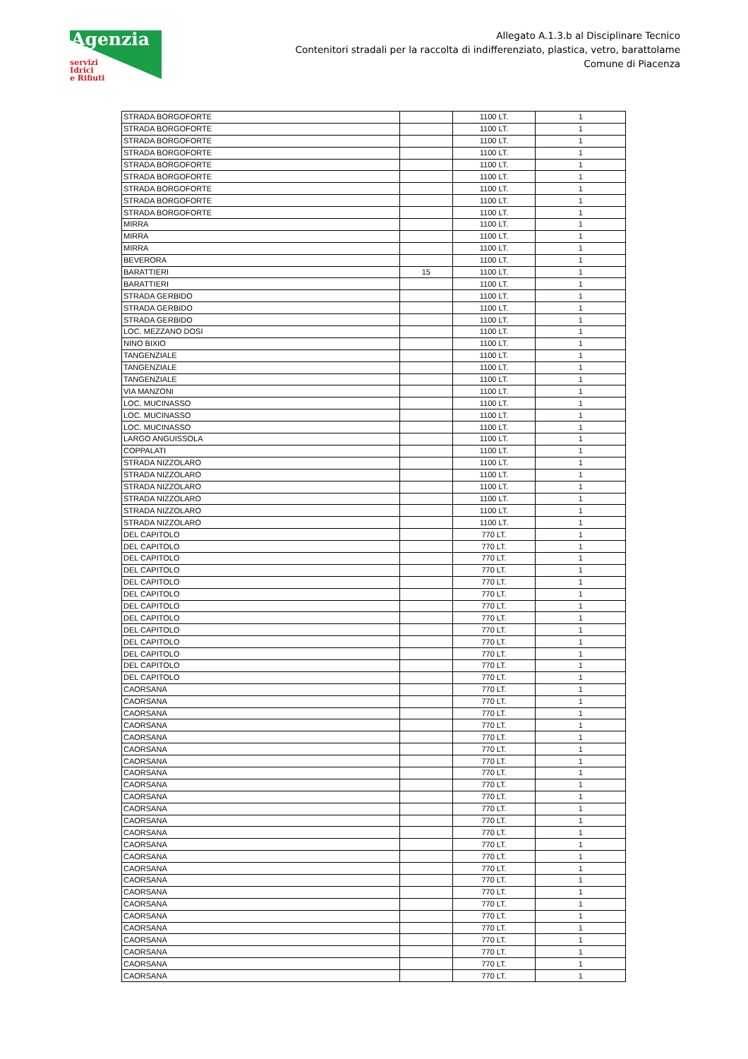Agenzia
servizi
Idrici
e Rifiuti
Allegato A.1.3.b al Disciplinare Tecnico
Contenitori stradali per la raccolta di indifferenziato, plastica, vetro, barattolame
Comune di Piacenza
| STRADA BORGOFORTE | | 1100 LT. | 1 |
| STRADA BORGOFORTE | | 1100 LT. | 1 |
| STRADA BORGOFORTE | | 1100 LT. | 1 |
| STRADA BORGOFORTE | | 1100 LT. | 1 |
| STRADA BORGOFORTE | | 1100 LT. | 1 |
| STRADA BORGOFORTE | | 1100 LT. | 1 |
| STRADA BORGOFORTE | | 1100 LT. | 1 |
| STRADA BORGOFORTE | | 1100 LT. | 1 |
| STRADA BORGOFORTE | | 1100 LT. | 1 |
| MIRRA | | 1100 LT. | 1 |
| MIRRA | | 1100 LT. | 1 |
| MIRRA | | 1100 LT. | 1 |
| BEVERORA | | 1100 LT. | 1 |
| BARATTIERI | 15 | 1100 LT. | 1 |
| BARATTIERI | | 1100 LT. | 1 |
| STRADA GERBIDO | | 1100 LT. | 1 |
| STRADA GERBIDO | | 1100 LT. | 1 |
| STRADA GERBIDO | | 1100 LT. | 1 |
| LOC. MEZZANO DOSI | | 1100 LT. | 1 |
| NINO BIXIO | | 1100 LT. | 1 |
| TANGENZIALE | | 1100 LT. | 1 |
| TANGENZIALE | | 1100 LT. | 1 |
| TANGENZIALE | | 1100 LT. | 1 |
| VIA MANZONI | | 1100 LT. | 1 |
| LOC. MUCINASSO | | 1100 LT. | 1 |
| LOC. MUCINASSO | | 1100 LT. | 1 |
| LOC. MUCINASSO | | 1100 LT. | 1 |
| LARGO ANGUISSOLA | | 1100 LT. | 1 |
| COPPALATI | | 1100 LT. | 1 |
| STRADA NIZZOLARO | | 1100 LT. | 1 |
| STRADA NIZZOLARO | | 1100 LT. | 1 |
| STRADA NIZZOLARO | | 1100 LT. | 1 |
| STRADA NIZZOLARO | | 1100 LT. | 1 |
| STRADA NIZZOLARO | | 1100 LT. | 1 |
| STRADA NIZZOLARO | | 1100 LT. | 1 |
| DEL CAPITOLO | | 770 LT. | 1 |
| DEL CAPITOLO | | 770 LT. | 1 |
| DEL CAPITOLO | | 770 LT. | 1 |
| DEL CAPITOLO | | 770 LT. | 1 |
| DEL CAPITOLO | | 770 LT. | 1 |
| DEL CAPITOLO | | 770 LT. | 1 |
| DEL CAPITOLO | | 770 LT. | 1 |
| DEL CAPITOLO | | 770 LT. | 1 |
| DEL CAPITOLO | | 770 LT. | 1 |
| DEL CAPITOLO | | 770 LT. | 1 |
| DEL CAPITOLO | | 770 LT. | 1 |
| DEL CAPITOLO | | 770 LT. | 1 |
| DEL CAPITOLO | | 770 LT. | 1 |
| CAORSANA | | 770 LT. | 1 |
| CAORSANA | | 770 LT. | 1 |
| CAORSANA | | 770 LT. | 1 |
| CAORSANA | | 770 LT. | 1 |
| CAORSANA | | 770 LT. | 1 |
| CAORSANA | | 770 LT. | 1 |
| CAORSANA | | 770 LT. | 1 |
| CAORSANA | | 770 LT. | 1 |
| CAORSANA | | 770 LT. | 1 |
| CAORSANA | | 770 LT. | 1 |
| CAORSANA | | 770 LT. | 1 |
| CAORSANA | | 770 LT. | 1 |
| CAORSANA | | 770 LT. | 1 |
| CAORSANA | | 770 LT. | 1 |
| CAORSANA | | 770 LT. | 1 |
| CAORSANA | | 770 LT. | 1 |
| CAORSANA | | 770 LT. | 1 |
| CAORSANA | | 770 LT. | 1 |
| CAORSANA | | 770 LT. | 1 |
| CAORSANA | | 770 LT. | 1 |
| CAORSANA | | 770 LT. | 1 |
| CAORSANA | | 770 LT. | 1 |
| CAORSANA | | 770 LT. | 1 |
| CAORSANA | | 770 LT. | 1 |
| CAORSANA | | 770 LT. | 1 |